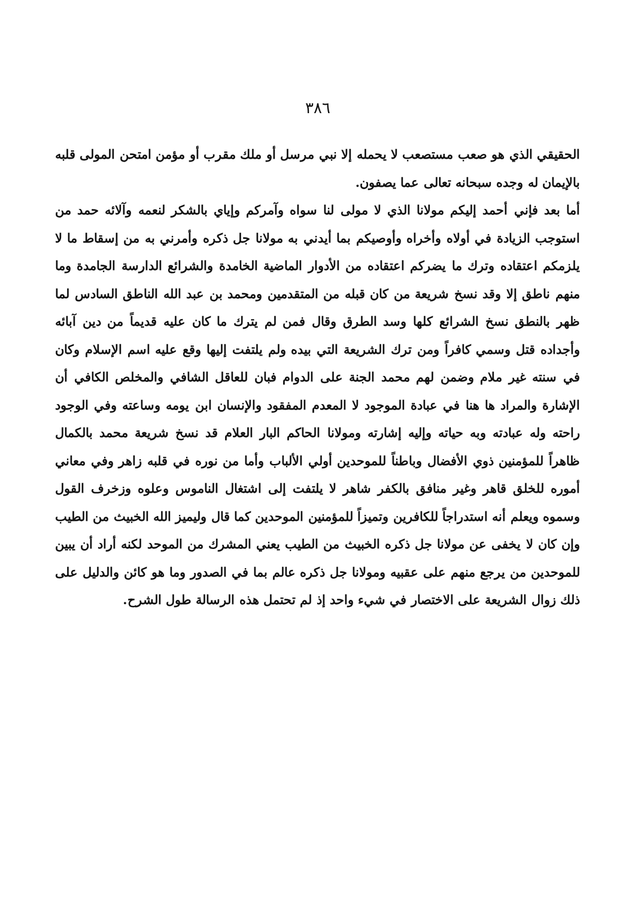٣٨٦
الحقيقي الذي هو صعب مستصعب لا يحمله إلا نبي مرسل أو ملك مقرب أو مؤمن امتحن المولى قلبه بالإيمان له وجده سبحانه تعالى عما يصفون.
أما بعد فإني أحمد إليكم مولانا الذي لا مولى لنا سواه وآمركم وإياي بالشكر لنعمه وآلائه حمد من استوجب الزيادة في أولاه وأخراه وأوصيكم بما أيدني به مولانا جل ذكره وأمرني به من إسقاط ما لا يلزمكم اعتقاده وترك ما يضركم اعتقاده من الأدوار الماضية الخامدة والشرائع الدارسة الجامدة وما منهم ناطق إلا وقد نسخ شريعة من كان قبله من المتقدمين ومحمد بن عبد الله الناطق السادس لما ظهر بالنطق نسخ الشرائع كلها وسد الطرق وقال فمن لم يترك ما كان عليه قديماً من دين آبائه وأجداده قتل وسمي كافراً ومن ترك الشريعة التي بيده ولم يلتفت إليها وقع عليه اسم الإسلام وكان في سنته غير ملام وضمن لهم محمد الجنة على الدوام فبان للعاقل الشافي والمخلص الكافي أن الإشارة والمراد ها هنا في عبادة الموجود لا المعدم المفقود والإنسان ابن يومه وساعته وفي الوجود راحته وله عبادته وبه حياته وإليه إشارته ومولانا الحاكم البار العلام قد نسخ شريعة محمد بالكمال ظاهراً للمؤمنين ذوي الأفضال وباطناً للموحدين أولي الألباب وأما من نوره في قلبه زاهر وفي معاني أموره للخلق قاهر وغير منافق بالكفر شاهر لا يلتفت إلى اشتغال الناموس وعلوه وزخرف القول وسموه ويعلم أنه استدراجاً للكافرين وتميزاً للمؤمنين الموحدين كما قال وليميز الله الخبيث من الطيب وإن كان لا يخفى عن مولانا جل ذكره الخبيث من الطيب يعني المشرك من الموحد لكنه أراد أن يبين للموحدين من يرجع منهم على عقبيه ومولانا جل ذكره عالم بما في الصدور وما هو كائن والدليل على ذلك زوال الشريعة على الاختصار في شيء واحد إذ لم تحتمل هذه الرسالة طول الشرح.